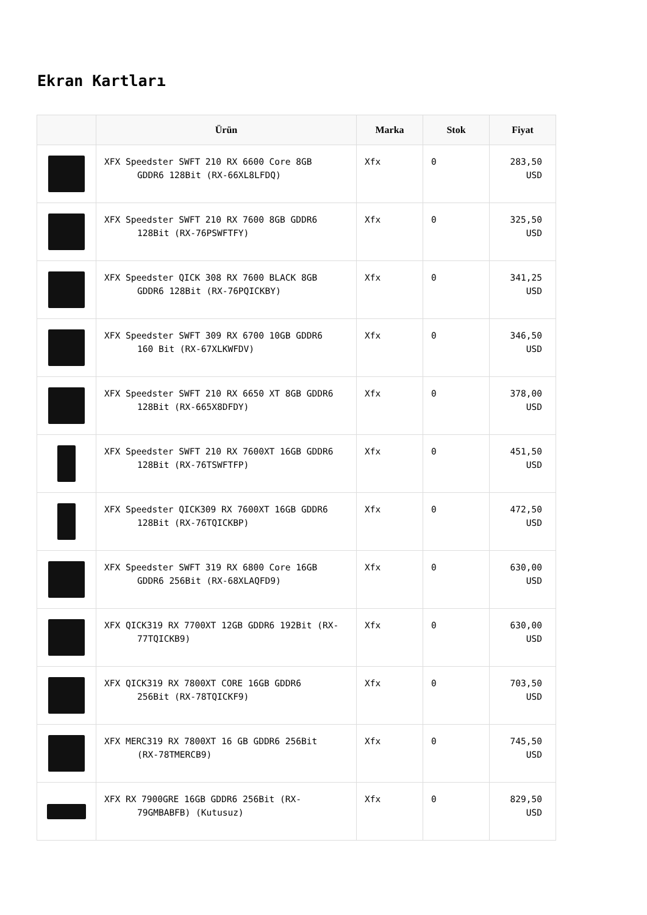Ekran Kartları
| | Ürün | Marka | Stok | Fiyat |
| --- | --- | --- | --- | --- |
| | XFX Speedster SWFT 210 RX 6600 Core 8GB GDDR6 128Bit (RX-66XL8LFDQ) | Xfx | 0 | 283,50 USD |
| | XFX Speedster SWFT 210 RX 7600 8GB GDDR6 128Bit (RX-76PSWFTFY) | Xfx | 0 | 325,50 USD |
| | XFX Speedster QICK 308 RX 7600 BLACK 8GB GDDR6 128Bit (RX-76PQICKBY) | Xfx | 0 | 341,25 USD |
| | XFX Speedster SWFT 309 RX 6700 10GB GDDR6 160 Bit (RX-67XLKWFDV) | Xfx | 0 | 346,50 USD |
| | XFX Speedster SWFT 210 RX 6650 XT 8GB GDDR6 128Bit (RX-665X8DFDY) | Xfx | 0 | 378,00 USD |
| | XFX Speedster SWFT 210 RX 7600XT 16GB GDDR6 128Bit (RX-76TSWFTFP) | Xfx | 0 | 451,50 USD |
| | XFX Speedster QICK309 RX 7600XT 16GB GDDR6 128Bit (RX-76TQICKBP) | Xfx | 0 | 472,50 USD |
| | XFX Speedster SWFT 319 RX 6800 Core 16GB GDDR6 256Bit (RX-68XLAQFD9) | Xfx | 0 | 630,00 USD |
| | XFX QICK319 RX 7700XT 12GB GDDR6 192Bit (RX- 77TQICKB9) | Xfx | 0 | 630,00 USD |
| | XFX QICK319 RX 7800XT CORE 16GB GDDR6 256Bit (RX-78TQICKF9) | Xfx | 0 | 703,50 USD |
| | XFX MERC319 RX 7800XT 16 GB GDDR6 256Bit (RX-78TMERCB9) | Xfx | 0 | 745,50 USD |
| | XFX RX 7900GRE 16GB GDDR6 256Bit (RX- 79GMBABFB) (Kutusuz) | Xfx | 0 | 829,50 USD |